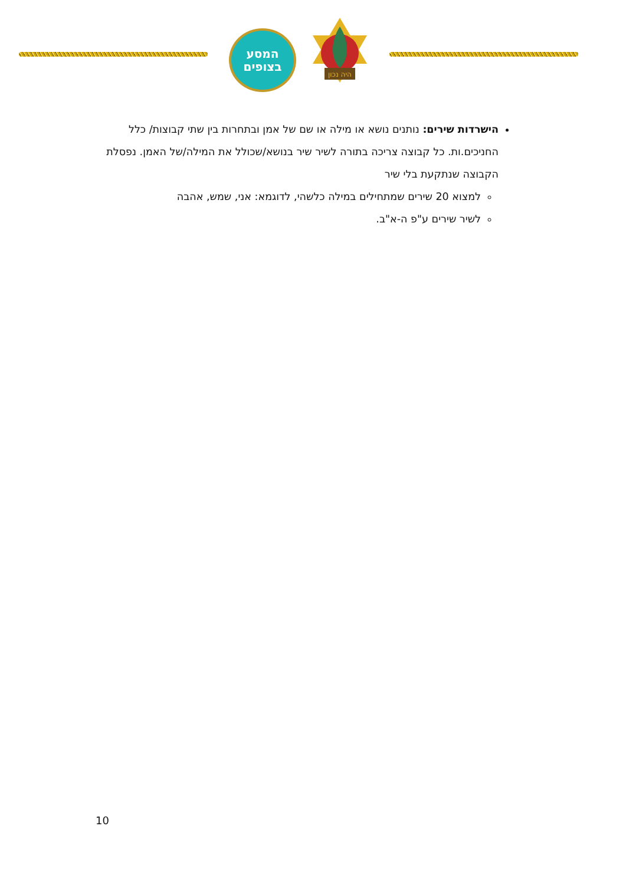המסע
בצופים
היה נכון
הישרדות שירים: נותנים נושא או מילה או שם של אמן ובתחרות בין שתי קבוצות/ כלל החניכים.ות. כל קבוצה צריכה בתורה לשיר שיר בנושא/שכולל את המילה/של האמן. נפסלת הקבוצה שנתקעת בלי שיר
למצוא 20 שירים שמתחילים במילה כלשהי, לדוגמא: אני, שמש, אהבה
לשיר שירים ע"פ ה-א"ב.
10